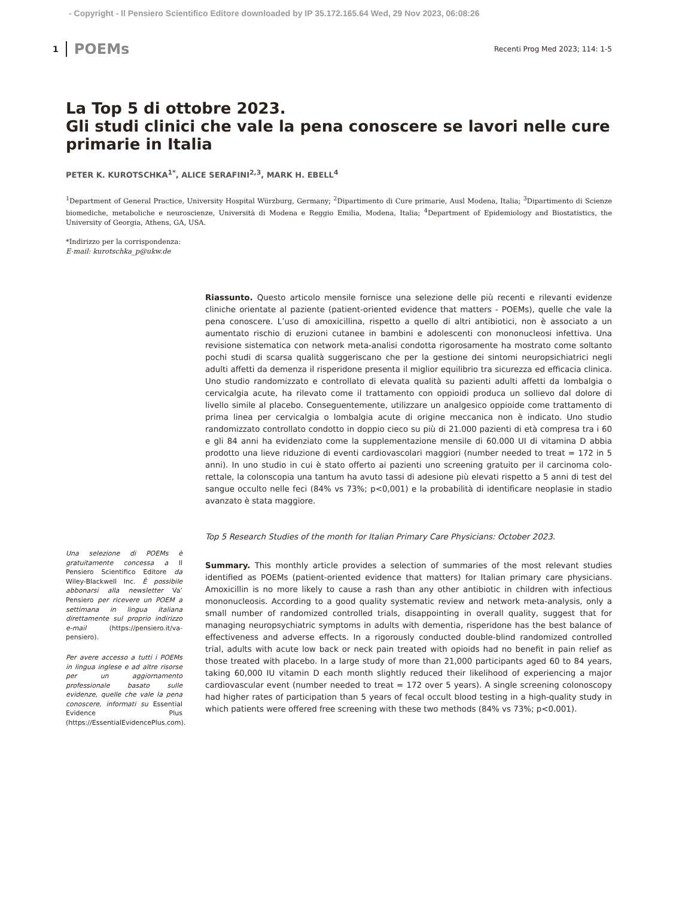- Copyright - Il Pensiero Scientifico Editore downloaded by IP 35.172.165.64 Wed, 29 Nov 2023, 06:08:26
1 POEMs Recenti Prog Med 2023; 114: 1-5
La Top 5 di ottobre 2023.
Gli studi clinici che vale la pena conoscere se lavori nelle cure primarie in Italia
PETER K. KUROTSCHKA<sup>1*</sup>, ALICE SERAFINI<sup>2,3</sup>, MARK H. EBELL<sup>4</sup>
<sup>1</sup> Department of General Practice, University Hospital Würzburg, Germany; <sup>2</sup>Dipartimento di Cure primarie, Ausl Modena, Italia; <sup>3</sup>Dipartimento di Scienze biomediche, metaboliche e neuroscienze, Università di Modena e Reggio Emilia, Modena, Italia; <sup>4</sup>Department of Epidemiology and Biostatistics, the University of Georgia, Athens, GA, USA.
*Indirizzo per la corrispondenza:
E-mail: kurotschka_p@ukw.de
Una selezione di POEMs è gratuitamente concessa a Il Pensiero Scientifico Editore da Wiley-Blackwell Inc. È possibile abbonarsi alla newsletter Va’ Pensiero per ricevere un POEM a settimana in lingua italiana direttamente sul proprio indirizzo e-mail (https://pensiero.it/va-pensiero).
Per avere accesso a tutti i POEMs in lingua inglese e ad altre risorse per un aggiornamento professionale basato sulle evidenze, quelle che vale la pena conoscere, informati su Essential Evidence Plus (https://EssentialEvidencePlus.com).
Riassunto. Questo articolo mensile fornisce una selezione delle più recenti e rilevanti evidenze cliniche orientate al paziente (patient-oriented evidence that matters - POEMs), quelle che vale la pena conoscere. L’uso di amoxicillina, rispetto a quello di altri antibiotici, non è associato a un aumentato rischio di eruzioni cutanee in bambini e adolescenti con mononucleosi infettiva. Una revisione sistematica con network meta-analisi condotta rigorosamente ha mostrato come soltanto pochi studi di scarsa qualità suggeriscano che per la gestione dei sintomi neuropsichiatrici negli adulti affetti da demenza il risperidone presenta il miglior equilibrio tra sicurezza ed efficacia clinica. Uno studio randomizzato e controllato di elevata qualità su pazienti adulti affetti da lombalgia o cervicalgia acute, ha rilevato come il trattamento con oppioidi produca un sollievo dal dolore di livello simile al placebo. Conseguentemente, utilizzare un analgesico oppioide come trattamento di prima linea per cervicalgia o lombalgia acute di origine meccanica non è indicato. Uno studio randomizzato controllato condotto in doppio cieco su più di 21.000 pazienti di età compresa tra i 60 e gli 84 anni ha evidenziato come la supplementazione mensile di 60.000 UI di vitamina D abbia prodotto una lieve riduzione di eventi cardiovascolari maggiori (number needed to treat = 172 in 5 anni). In uno studio in cui è stato offerto ai pazienti uno screening gratuito per il carcinoma colo-rettale, la colonscopia una tantum ha avuto tassi di adesione più elevati rispetto a 5 anni di test del sangue occulto nelle feci (84% vs 73%; p<0,001) e la probabilità di identificare neoplasie in stadio avanzato è stata maggiore.
Top 5 Research Studies of the month for Italian Primary Care Physicians: October 2023.
Summary. This monthly article provides a selection of summaries of the most relevant studies identified as POEMs (patient-oriented evidence that matters) for Italian primary care physicians. Amoxicillin is no more likely to cause a rash than any other antibiotic in children with infectious mononucleosis. According to a good quality systematic review and network meta-analysis, only a small number of randomized controlled trials, disappointing in overall quality, suggest that for managing neuropsychiatric symptoms in adults with dementia, risperidone has the best balance of effectiveness and adverse effects. In a rigorously conducted double-blind randomized controlled trial, adults with acute low back or neck pain treated with opioids had no benefit in pain relief as those treated with placebo. In a large study of more than 21,000 participants aged 60 to 84 years, taking 60,000 IU vitamin D each month slightly reduced their likelihood of experiencing a major cardiovascular event (number needed to treat = 172 over 5 years). A single screening colonoscopy had higher rates of participation than 5 years of fecal occult blood testing in a high-quality study in which patients were offered free screening with these two methods (84% vs 73%; p<0.001).